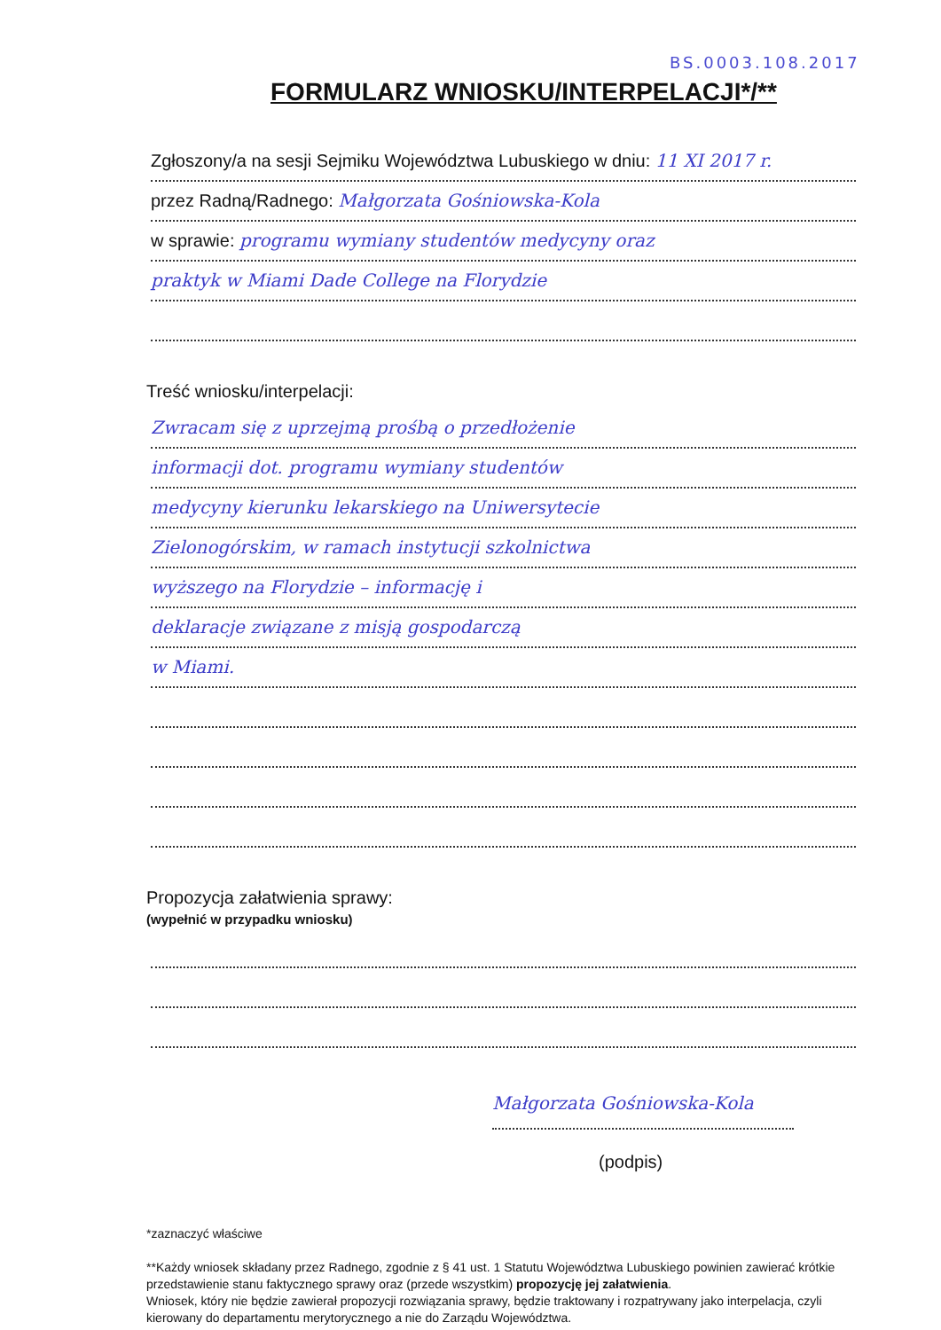BS.0003.108.2017
FORMULARZ WNIOSKU/INTERPELACJI*/**
Zgłoszony/a na sesji Sejmiku Województwa Lubuskiego w dniu: 11 XI 2017 r.
przez Radną/Radnego: Małgorzata Gośniowska-Kola
w sprawie: programu wymiany studentów medycyny oraz
praktyk w Miami Dade College na Florydzie
Treść wniosku/interpelacji:
Zwracam się z uprzejmą prośbą o przedłożenie
informacji dot. programu wymiany studentów
medycyny kierunku lekarskiego na Uniwersytecie
Zielonogórskim, w ramach instytucji szkolnictwa
wyższego na Florydzie – informację i
deklaracje związane z misją gospodarczą
w Miami.
Propozycja załatwienia sprawy:
(wypełnić w przypadku wniosku)
Małgorzata Gośniowska-Kola
(podpis)
*zaznaczyć właściwe
**Każdy wniosek składany przez Radnego, zgodnie z § 41 ust. 1 Statutu Województwa Lubuskiego powinien zawierać krótkie przedstawienie stanu faktycznego sprawy oraz (przede wszystkim) propozycję jej załatwienia.
Wniosek, który nie będzie zawierał propozycji rozwiązania sprawy, będzie traktowany i rozpatrywany jako interpelacja, czyli kierowany do departamentu merytorycznego a nie do Zarządu Województwa.